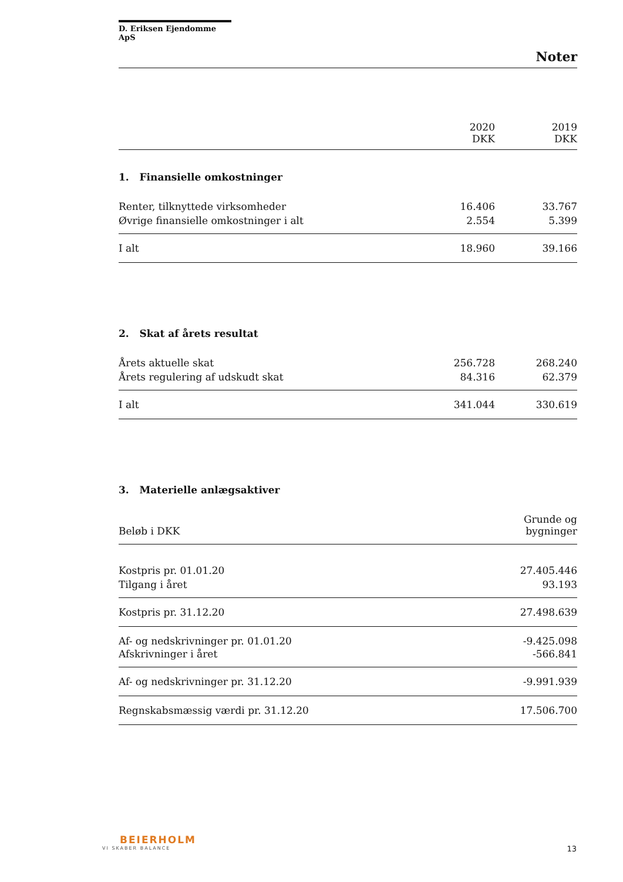D. Eriksen Ejendomme ApS
Noter
| | 2020 DKK | 2019 DKK |
1. Finansielle omkostninger
| Renter, tilknyttede virksomheder | 16.406 | 33.767 |
| Øvrige finansielle omkostninger i alt | 2.554 | 5.399 |
| I alt | 18.960 | 39.166 |
2. Skat af årets resultat
| Årets aktuelle skat | 256.728 | 268.240 |
| Årets regulering af udskudt skat | 84.316 | 62.379 |
| I alt | 341.044 | 330.619 |
3. Materielle anlægsaktiver
| Beløb i DKK | Grunde og bygninger |
| Kostpris pr. 01.01.20 | 27.405.446 |
| Tilgang i året | 93.193 |
| Kostpris pr. 31.12.20 | 27.498.639 |
| Af- og nedskrivninger pr. 01.01.20 | -9.425.098 |
| Afskrivninger i året | -566.841 |
| Af- og nedskrivninger pr. 31.12.20 | -9.991.939 |
| Regnskabsmæssig værdi pr. 31.12.20 | 17.506.700 |
BEIERHOLM
VI SKABER BALANCE
13